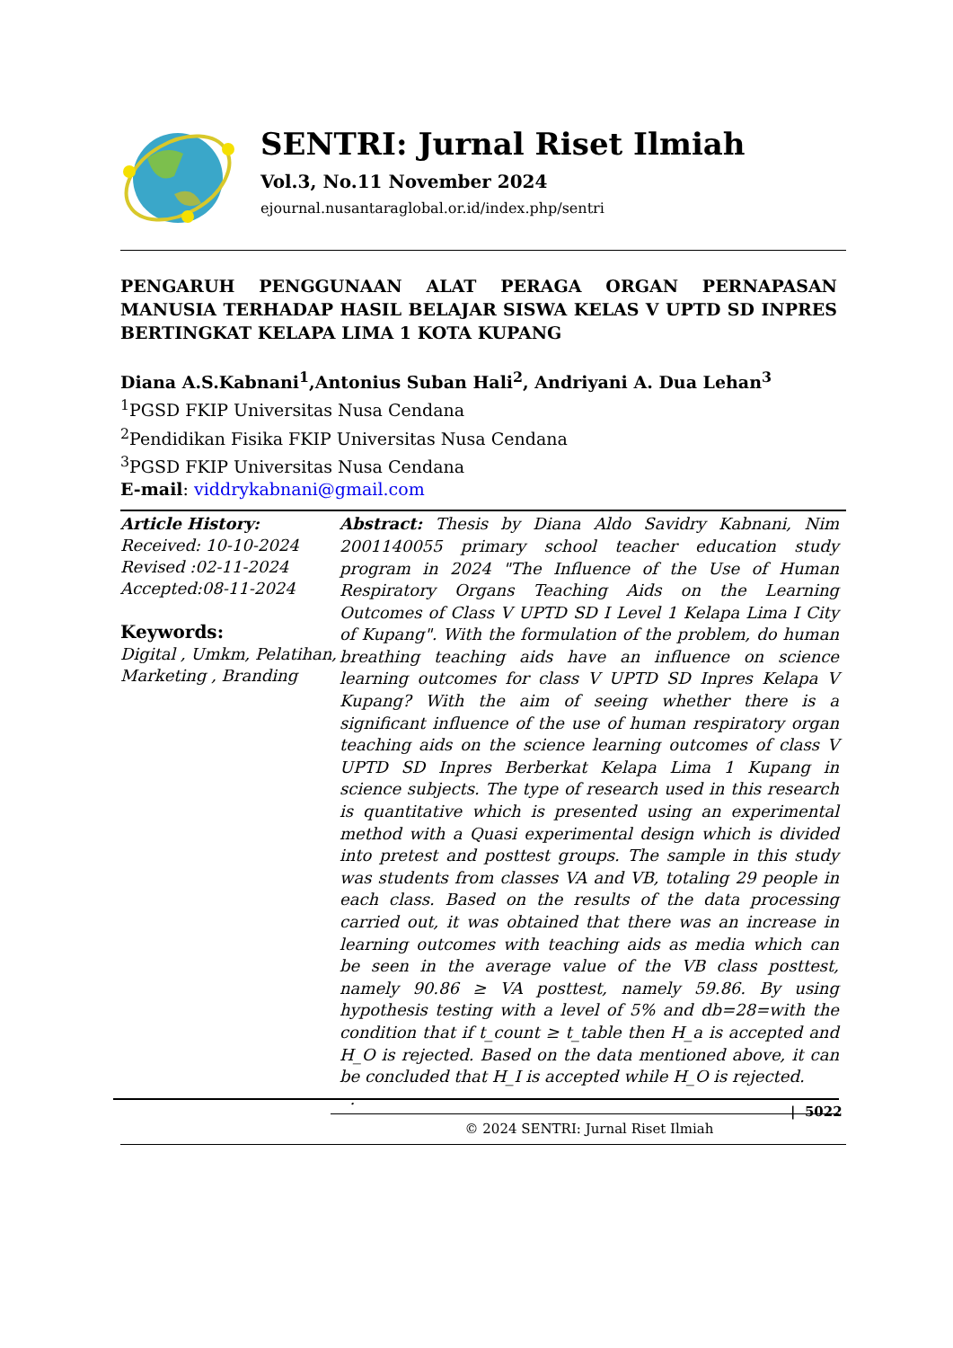SENTRI: Jurnal Riset Ilmiah
Vol.3, No.11 November 2024
ejournal.nusantaraglobal.or.id/index.php/sentri
PENGARUH PENGGUNAAN ALAT PERAGA ORGAN PERNAPASAN MANUSIA TERHADAP HASIL BELAJAR SISWA KELAS V UPTD SD INPRES BERTINGKAT KELAPA LIMA 1 KOTA KUPANG
Diana A.S.Kabnani<sup>1</sup>,Antonius Suban Hali<sup>2</sup>, Andriyani A. Dua Lehan<sup>3</sup>
<sup>1</sup> PGSD FKIP Universitas Nusa Cendana
<sup>2</sup> Pendidikan Fisika FKIP Universitas Nusa Cendana
<sup>3</sup> PGSD FKIP Universitas Nusa Cendana
E-mail: viddrykabnani@gmail.com
Article History:
Received: 10-10-2024
Revised :02-11-2024
Accepted:08-11-2024
Keywords:
Digital , Umkm, Pelatihan, Marketing , Branding
Abstract: Thesis by Diana Aldo Savidry Kabnani, Nim 2001140055 primary school teacher education study program in 2024 "The Influence of the Use of Human Respiratory Organs Teaching Aids on the Learning Outcomes of Class V UPTD SD I Level 1 Kelapa Lima I City of Kupang". With the formulation of the problem, do human breathing teaching aids have an influence on science learning outcomes for class V UPTD SD Inpres Kelapa V Kupang? With the aim of seeing whether there is a significant influence of the use of human respiratory organ teaching aids on the science learning outcomes of class V UPTD SD Inpres Berberkat Kelapa Lima 1 Kupang in science subjects. The type of research used in this research is quantitative which is presented using an experimental method with a Quasi experimental design which is divided into pretest and posttest groups. The sample in this study was students from classes VA and VB, totaling 29 people in each class. Based on the results of the data processing carried out, it was obtained that there was an increase in learning outcomes with teaching aids as media which can be seen in the average value of the VB class posttest, namely 90.86 ≥ VA posttest, namely 59.86. By using hypothesis testing with a level of 5% and db=28=with the condition that if t_count ≥ t_table then H_a is accepted and H_O is rejected. Based on the data mentioned above, it can be concluded that H_I is accepted while H_O is rejected.
.
© 2024 SENTRI: Jurnal Riset Ilmiah
| 5022